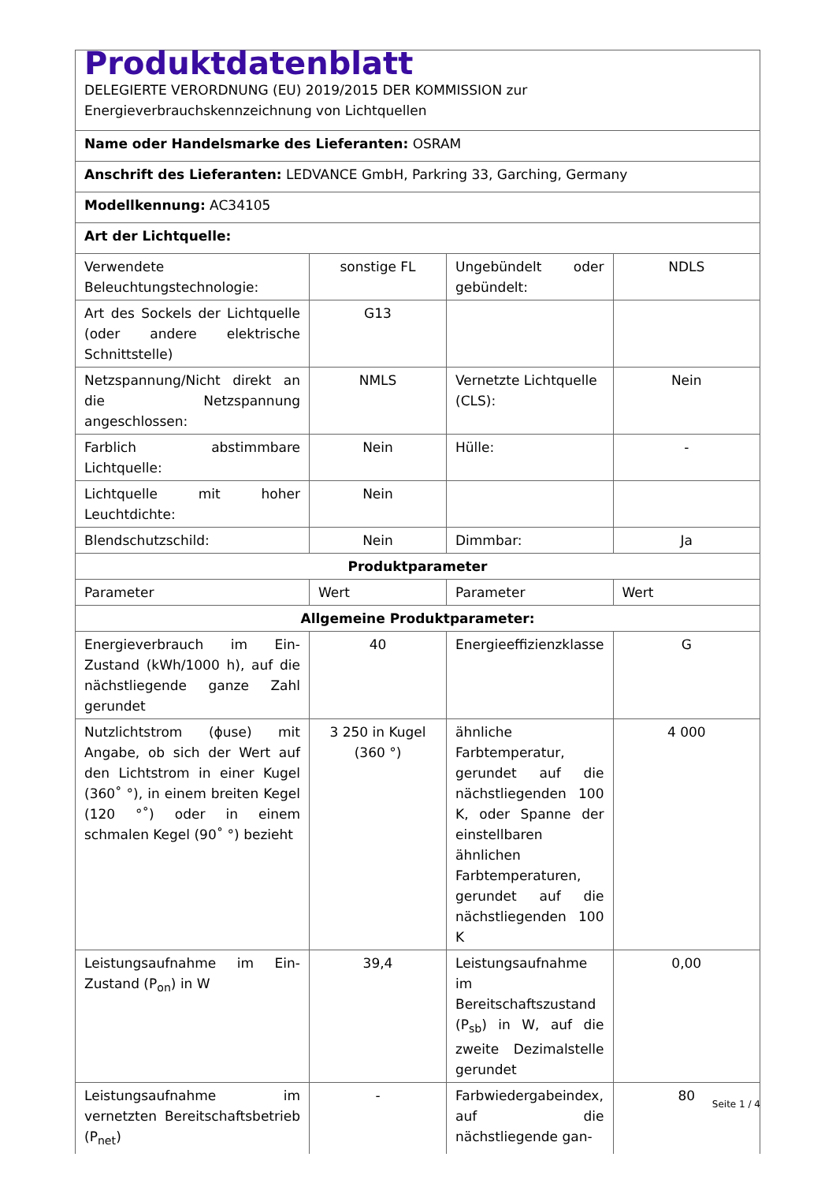| Produktdatenblatt DELEGIERTE VERORDNUNG (EU) 2019/2015 DER KOMMISSION zur Energieverbrauchskennzeichnung von Lichtquellen | | | |
| Name oder Handelsmarke des Lieferanten: OSRAM | | | |
| Anschrift des Lieferanten: LEDVANCE GmbH, Parkring 33, Garching, Germany | | | |
| Modellkennung: AC34105 | | | |
| Art der Lichtquelle: | | | |
| Verwendete Beleuchtungstechnologie: | sonstige FL | Ungebündelt oder gebündelt: | NDLS |
| Art des Sockels der Lichtquelle (oder andere elektrische Schnittstelle) | G13 | | |
| Netzspannung/Nicht direkt an die Netzspannung angeschlossen: | NMLS | Vernetzte Lichtquelle (CLS): | Nein |
| Farblich abstimmbare Lichtquelle: | Nein | Hülle: | - |
| Lichtquelle mit hoher Leuchtdichte: | Nein | | |
| Blendschutzschild: | Nein | Dimmbar: | Ja |
| Produktparameter | | | |
| Parameter | Wert | Parameter | Wert |
| Allgemeine Produktparameter: | | | |
| Energieverbrauch im Ein-Zustand (kWh/1000 h), auf die nächstliegende ganze Zahl gerundet | 40 | Energieeffizienzklasse | G |
| Nutzlichtstrom (ɸuse) mit Angabe, ob sich der Wert auf den Lichtstrom in einer Kugel (360˚ °), in einem breiten Kegel (120 °˚) oder in einem schmalen Kegel (90˚ °) bezieht | 3 250 in Kugel (360 °) | ähnliche Farbtemperatur, gerundet auf die nächstliegenden 100 K, oder Spanne der einstellbaren ähnlichen Farbtemperaturen, gerundet auf die nächstliegenden 100 K | 4 000 |
| Leistungsaufnahme im Ein-Zustand (P<sub>on</sub>) in W | 39,4 | Leistungsaufnahme im Bereitschaftszustand (P<sub>sb</sub>) in W, auf die zweite Dezimalstelle gerundet | 0,00 |
| Leistungsaufnahme im vernetzten Bereitschaftsbetrieb (P<sub>net</sub>) | - | Farbwiedergabeindex, auf die nächstliegende gan- | 80 |
Seite 1 / 4